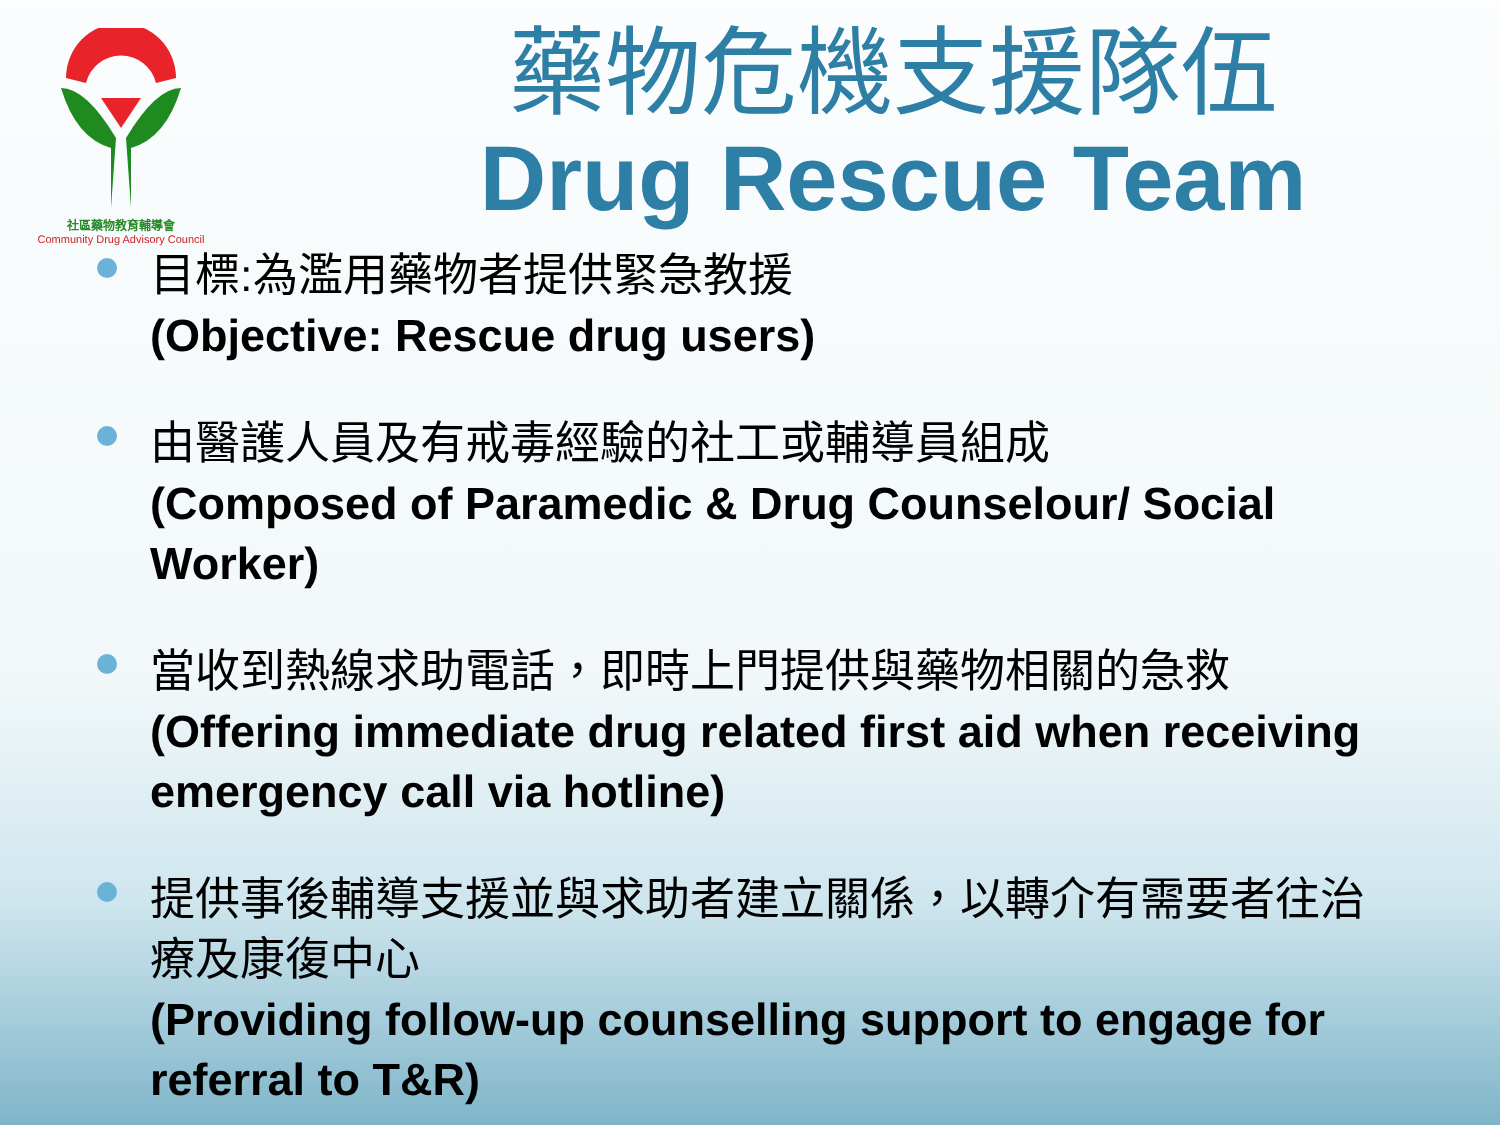社區藥物教育輔導會
Community Drug Advisory Council
藥物危機支援隊伍
Drug Rescue Team
目標:為濫用藥物者提供緊急教援
(Objective: Rescue drug users)
由醫護人員及有戒毒經驗的社工或輔導員組成
(Composed of Paramedic & Drug Counselour/ Social Worker)
當收到熱線求助電話，即時上門提供與藥物相關的急救
(Offering immediate drug related first aid when receiving emergency call via hotline)
提供事後輔導支援並與求助者建立關係，以轉介有需要者往治療及康復中心
(Providing follow-up counselling support to engage for referral to T&R)